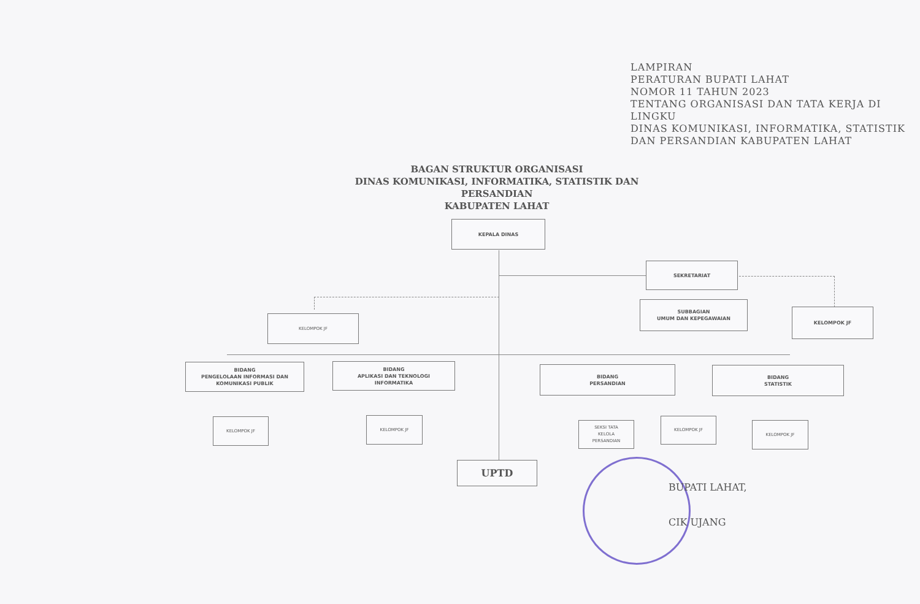LAMPIRAN
PERATURAN BUPATI LAHAT
NOMOR 11 TAHUN 2023
TENTANG ORGANISASI DAN TATA KERJA DI LINGKU
DINAS KOMUNIKASI, INFORMATIKA, STATISTIK
DAN PERSANDIAN KABUPATEN LAHAT
BAGAN STRUKTUR ORGANISASI
DINAS KOMUNIKASI, INFORMATIKA, STATISTIK DAN PERSANDIAN
KABUPATEN LAHAT
KEPALA DINAS
SEKRETARIAT
SUBBAGIAN
UMUM DAN KEPEGAWAIAN
KELOMPOK JF
KELOMPOK JF
BIDANG
PENGELOLAAN INFORMASI DAN
KOMUNIKASI PUBLIK
BIDANG
APLIKASI DAN TEKNOLOGI
INFORMATIKA
BIDANG
PERSANDIAN
BIDANG
STATISTIK
KELOMPOK JF KELOMPOK JF
SEKSI TATA
KELOLA
PERSANDIAN
KELOMPOK JF
KELOMPOK JF
UPTD
BUPATI LAHAT,
CIK UJANG